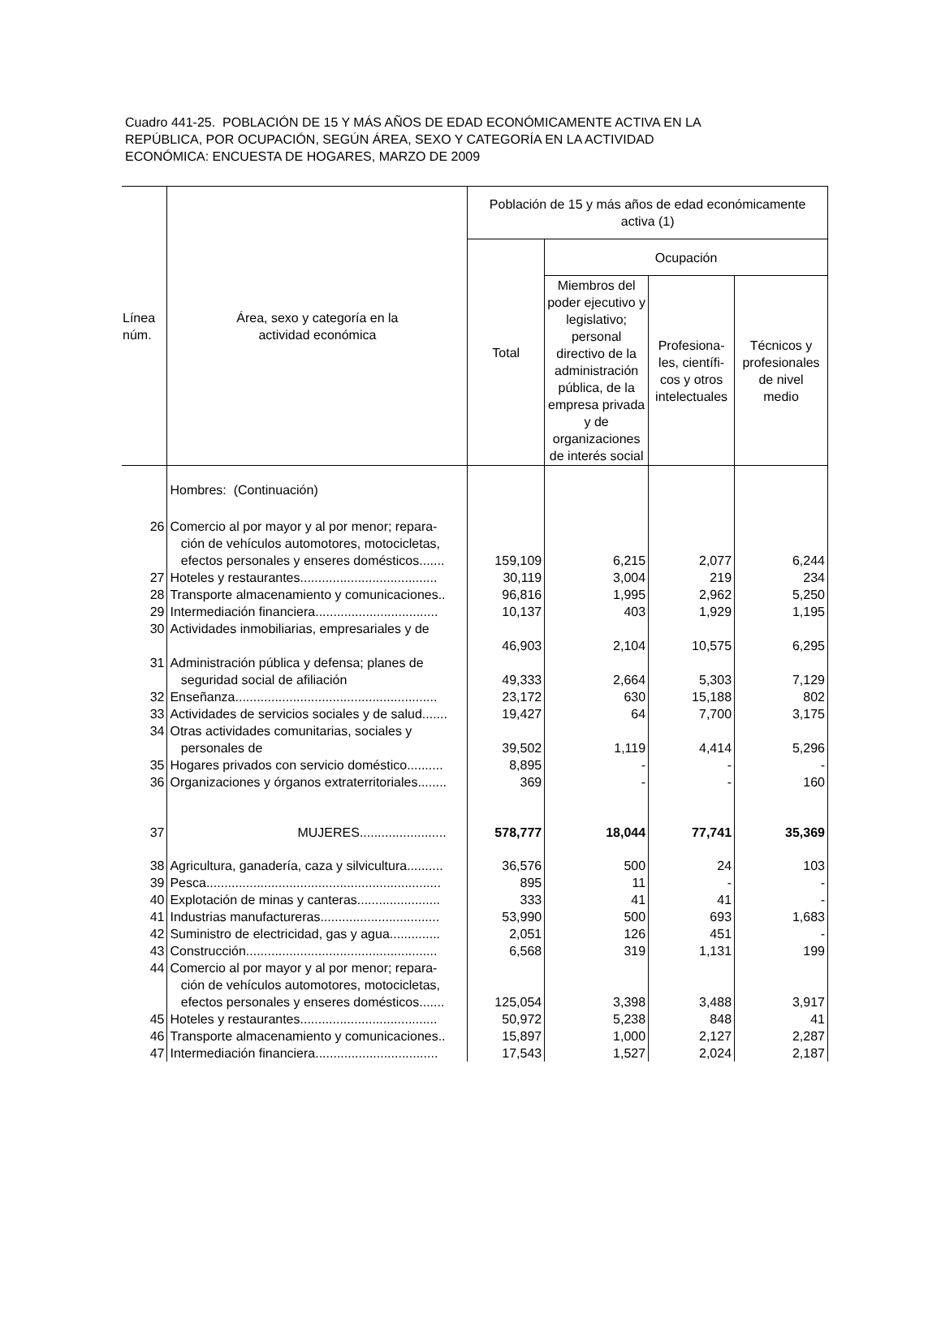Cuadro 441-25. POBLACIÓN DE 15 Y MÁS AÑOS DE EDAD ECONÓMICAMENTE ACTIVA EN LA
REPÚBLICA, POR OCUPACIÓN, SEGÚN ÁREA, SEXO Y CATEGORÍA EN LA ACTIVIDAD
ECONÓMICA: ENCUESTA DE HOGARES, MARZO DE 2009
| Línea núm. | Área, sexo y categoría en la actividad económica | Población de 15 y más años de edad económicamente activa (1) | | | |
| --- | --- | --- | --- | --- | --- |
| | | Total | Ocupación | | |
| | | | Miembros del poder ejecutivo y legislativo; personal directivo de la administración pública, de la empresa privada y de organizaciones de interés social | Profesiona- les, científi- cos y otros intelectuales | Técnicos y profesionales de nivel medio |
| | Hombres: (Continuación) | | | | |
| 26 | Comercio al por mayor y al por menor; repara- ción de vehículos automotores, motocicletas, efectos personales y enseres domésticos....... | 159,109 | 6,215 | 2,077 | 6,244 |
| 27 | Hoteles y restaurantes...................................... | 30,119 | 3,004 | 219 | 234 |
| 28 | Transporte almacenamiento y comunicaciones.. | 96,816 | 1,995 | 2,962 | 5,250 |
| 29 | Intermediación financiera.................................. | 10,137 | 403 | 1,929 | 1,195 |
| 30 | Actividades inmobiliarias, empresariales y de | 46,903 | 2,104 | 10,575 | 6,295 |
| 31 | Administración pública y defensa; planes de seguridad social de afiliación | 49,333 | 2,664 | 5,303 | 7,129 |
| 32 | Enseñanza........................................................ | 23,172 | 630 | 15,188 | 802 |
| 33 | Actividades de servicios sociales y de salud....... | 19,427 | 64 | 7,700 | 3,175 |
| 34 | Otras actividades comunitarias, sociales y personales de | 39,502 | 1,119 | 4,414 | 5,296 |
| 35 | Hogares privados con servicio doméstico.......... | 8,895 | - | - | - |
| 36 | Organizaciones y órganos extraterritoriales........ | 369 | - | - | 160 |
| 37 | MUJERES........................ | 578,777 | 18,044 | 77,741 | 35,369 |
| 38 | Agricultura, ganadería, caza y silvicultura.......... | 36,576 | 500 | 24 | 103 |
| 39 | Pesca................................................................. | 895 | 11 | - | - |
| 40 | Explotación de minas y canteras....................... | 333 | 41 | 41 | - |
| 41 | Industrias manufactureras................................. | 53,990 | 500 | 693 | 1,683 |
| 42 | Suministro de electricidad, gas y agua.............. | 2,051 | 126 | 451 | - |
| 43 | Construcción..................................................... | 6,568 | 319 | 1,131 | 199 |
| 44 | Comercio al por mayor y al por menor; repara- ción de vehículos automotores, motocicletas, efectos personales y enseres domésticos....... | 125,054 | 3,398 | 3,488 | 3,917 |
| 45 | Hoteles y restaurantes...................................... | 50,972 | 5,238 | 848 | 41 |
| 46 | Transporte almacenamiento y comunicaciones.. | 15,897 | 1,000 | 2,127 | 2,287 |
| 47 | Intermediación financiera.................................. | 17,543 | 1,527 | 2,024 | 2,187 |